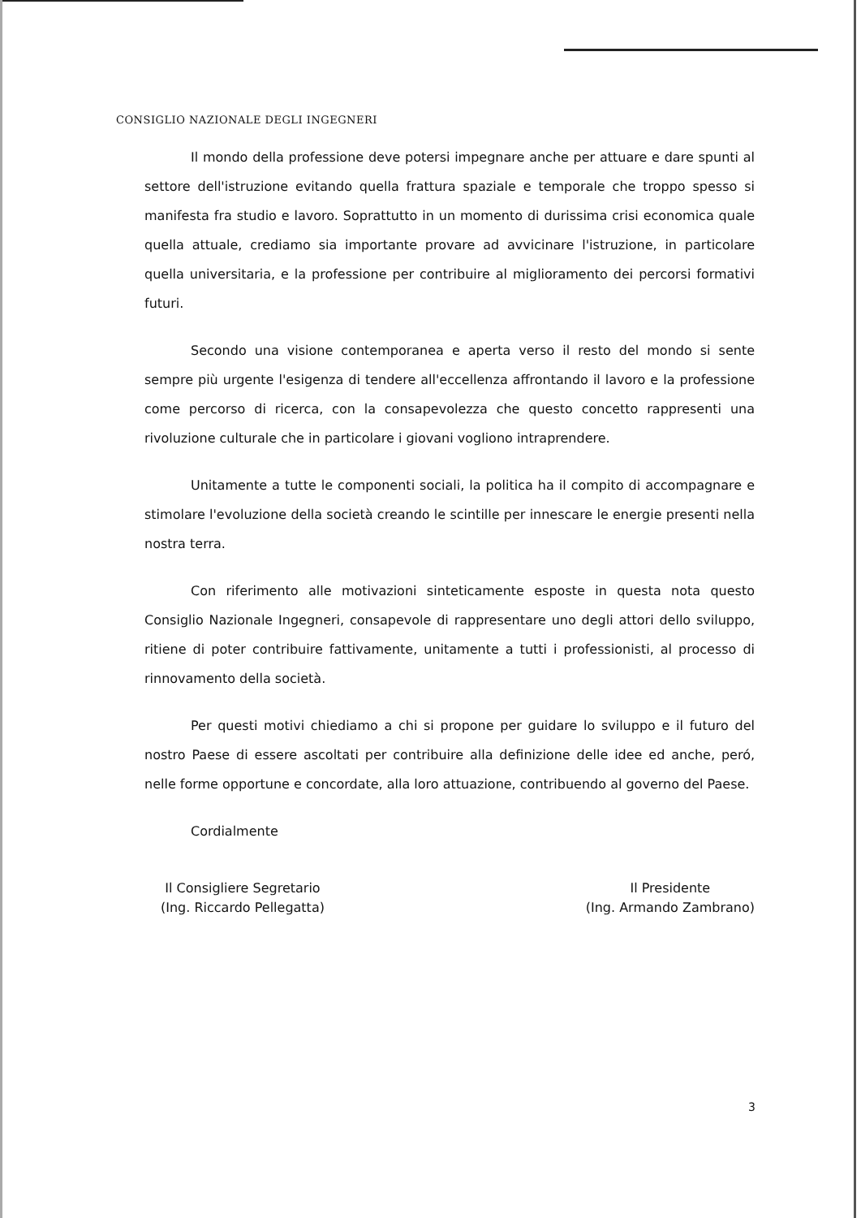CONSIGLIO NAZIONALE DEGLI INGEGNERI
Il mondo della professione deve potersi impegnare anche per attuare e dare spunti al settore dell'istruzione evitando quella frattura spaziale e temporale che troppo spesso si manifesta fra studio e lavoro. Soprattutto in un momento di durissima crisi economica quale quella attuale, crediamo sia importante provare ad avvicinare l'istruzione, in particolare quella universitaria, e la professione per contribuire al miglioramento dei percorsi formativi futuri.
Secondo una visione contemporanea e aperta verso il resto del mondo si sente sempre più urgente l'esigenza di tendere all'eccellenza affrontando il lavoro e la professione come percorso di ricerca, con la consapevolezza che questo concetto rappresenti una rivoluzione culturale che in particolare i giovani vogliono intraprendere.
Unitamente a tutte le componenti sociali, la politica ha il compito di accompagnare e stimolare l'evoluzione della società creando le scintille per innescare le energie presenti nella nostra terra.
Con riferimento alle motivazioni sinteticamente esposte in questa nota questo Consiglio Nazionale Ingegneri, consapevole di rappresentare uno degli attori dello sviluppo, ritiene di poter contribuire fattivamente, unitamente a tutti i professionisti, al processo di rinnovamento della società.
Per questi motivi chiediamo a chi si propone per guidare lo sviluppo e il futuro del nostro Paese di essere ascoltati per contribuire alla definizione delle idee ed anche, peró, nelle forme opportune e concordate, alla loro attuazione, contribuendo al governo del Paese.
Cordialmente
Il Consigliere Segretario
(Ing. Riccardo Pellegatta)
Il Presidente
(Ing. Armando Zambrano)
3